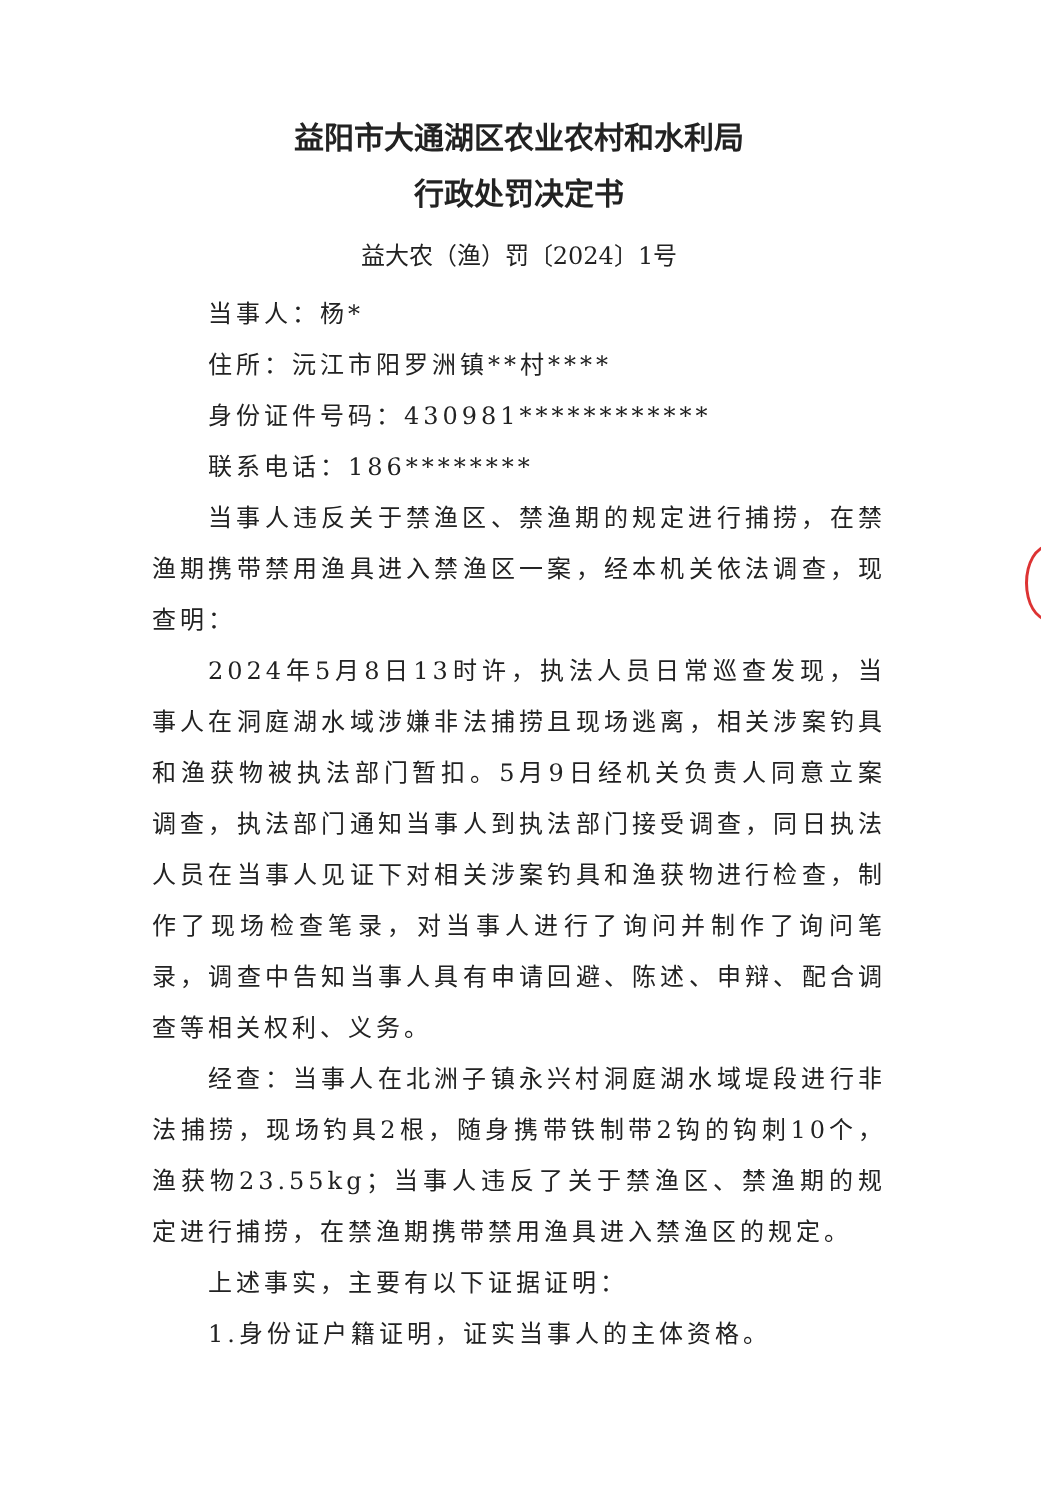益阳市大通湖区农业农村和水利局
行政处罚决定书
益大农（渔）罚〔2024〕1号
当事人：杨*
住所：沅江市阳罗洲镇**村****
身份证件号码：430981************
联系电话：186********
当事人违反关于禁渔区、禁渔期的规定进行捕捞，在禁渔期携带禁用渔具进入禁渔区一案，经本机关依法调查，现查明：
2024年5月8日13时许，执法人员日常巡查发现，当事人在洞庭湖水域涉嫌非法捕捞且现场逃离，相关涉案钓具和渔获物被执法部门暂扣。5月9日经机关负责人同意立案调查，执法部门通知当事人到执法部门接受调查，同日执法人员在当事人见证下对相关涉案钓具和渔获物进行检查，制作了现场检查笔录，对当事人进行了询问并制作了询问笔录，调查中告知当事人具有申请回避、陈述、申辩、配合调查等相关权利、义务。
经查：当事人在北洲子镇永兴村洞庭湖水域堤段进行非法捕捞，现场钓具2根，随身携带铁制带2钩的钩刺10个，渔获物23.55kg；当事人违反了关于禁渔区、禁渔期的规定进行捕捞，在禁渔期携带禁用渔具进入禁渔区的规定。
上述事实，主要有以下证据证明：
1.身份证户籍证明，证实当事人的主体资格。